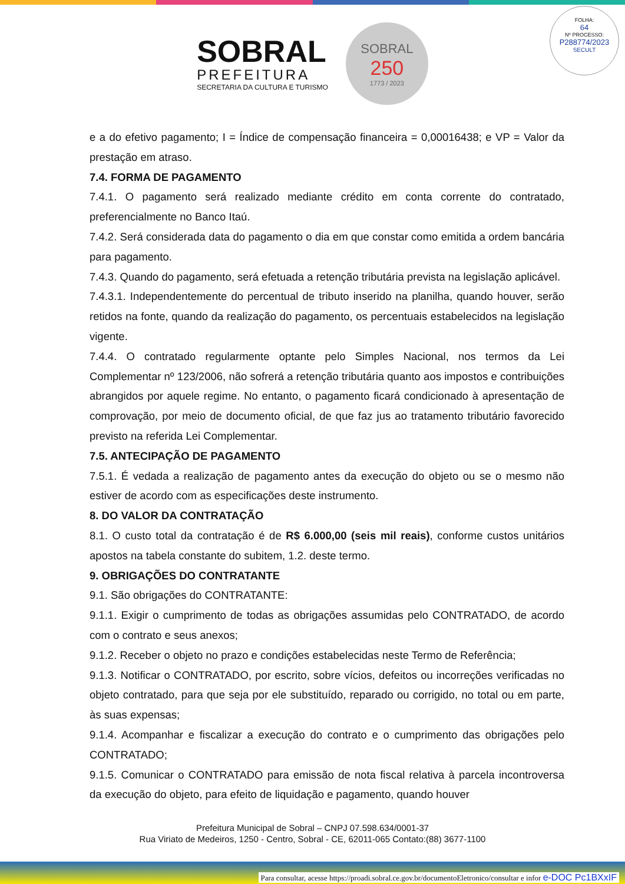SOBRAL
PREFEITURA
SECRETARIA DA CULTURA E TURISMO
SOBRAL
250
1773 / 2023
FOLHA:
64
Nº PROCESSO:
P288774/2023
SECULT
e a do efetivo pagamento; I = Índice de compensação financeira = 0,00016438; e VP = Valor da prestação em atraso.
7.4. FORMA DE PAGAMENTO
7.4.1. O pagamento será realizado mediante crédito em conta corrente do contratado, preferencialmente no Banco Itaú.
7.4.2. Será considerada data do pagamento o dia em que constar como emitida a ordem bancária para pagamento.
7.4.3. Quando do pagamento, será efetuada a retenção tributária prevista na legislação aplicável.
7.4.3.1. Independentemente do percentual de tributo inserido na planilha, quando houver, serão retidos na fonte, quando da realização do pagamento, os percentuais estabelecidos na legislação vigente.
7.4.4. O contratado regularmente optante pelo Simples Nacional, nos termos da Lei Complementar nº 123/2006, não sofrerá a retenção tributária quanto aos impostos e contribuições abrangidos por aquele regime. No entanto, o pagamento ficará condicionado à apresentação de comprovação, por meio de documento oficial, de que faz jus ao tratamento tributário favorecido previsto na referida Lei Complementar.
7.5. ANTECIPAÇÃO DE PAGAMENTO
7.5.1. É vedada a realização de pagamento antes da execução do objeto ou se o mesmo não estiver de acordo com as especificações deste instrumento.
8. DO VALOR DA CONTRATAÇÃO
8.1. O custo total da contratação é de R$ 6.000,00 (seis mil reais), conforme custos unitários apostos na tabela constante do subitem, 1.2. deste termo.
9. OBRIGAÇÕES DO CONTRATANTE
9.1. São obrigações do CONTRATANTE:
9.1.1. Exigir o cumprimento de todas as obrigações assumidas pelo CONTRATADO, de acordo com o contrato e seus anexos;
9.1.2. Receber o objeto no prazo e condições estabelecidas neste Termo de Referência;
9.1.3. Notificar o CONTRATADO, por escrito, sobre vícios, defeitos ou incorreções verificadas no objeto contratado, para que seja por ele substituído, reparado ou corrigido, no total ou em parte, às suas expensas;
9.1.4. Acompanhar e fiscalizar a execução do contrato e o cumprimento das obrigações pelo CONTRATADO;
9.1.5. Comunicar o CONTRATADO para emissão de nota fiscal relativa à parcela incontroversa da execução do objeto, para efeito de liquidação e pagamento, quando houver
Prefeitura Municipal de Sobral – CNPJ 07.598.634/0001-37
Rua Viriato de Medeiros, 1250 - Centro, Sobral - CE, 62011-065 Contato:(88) 3677-1100
Para consultar, acesse https://proadi.sobral.ce.gov.br/documentoEletronico/consultar e infor e-DOC Pc1BXxIF